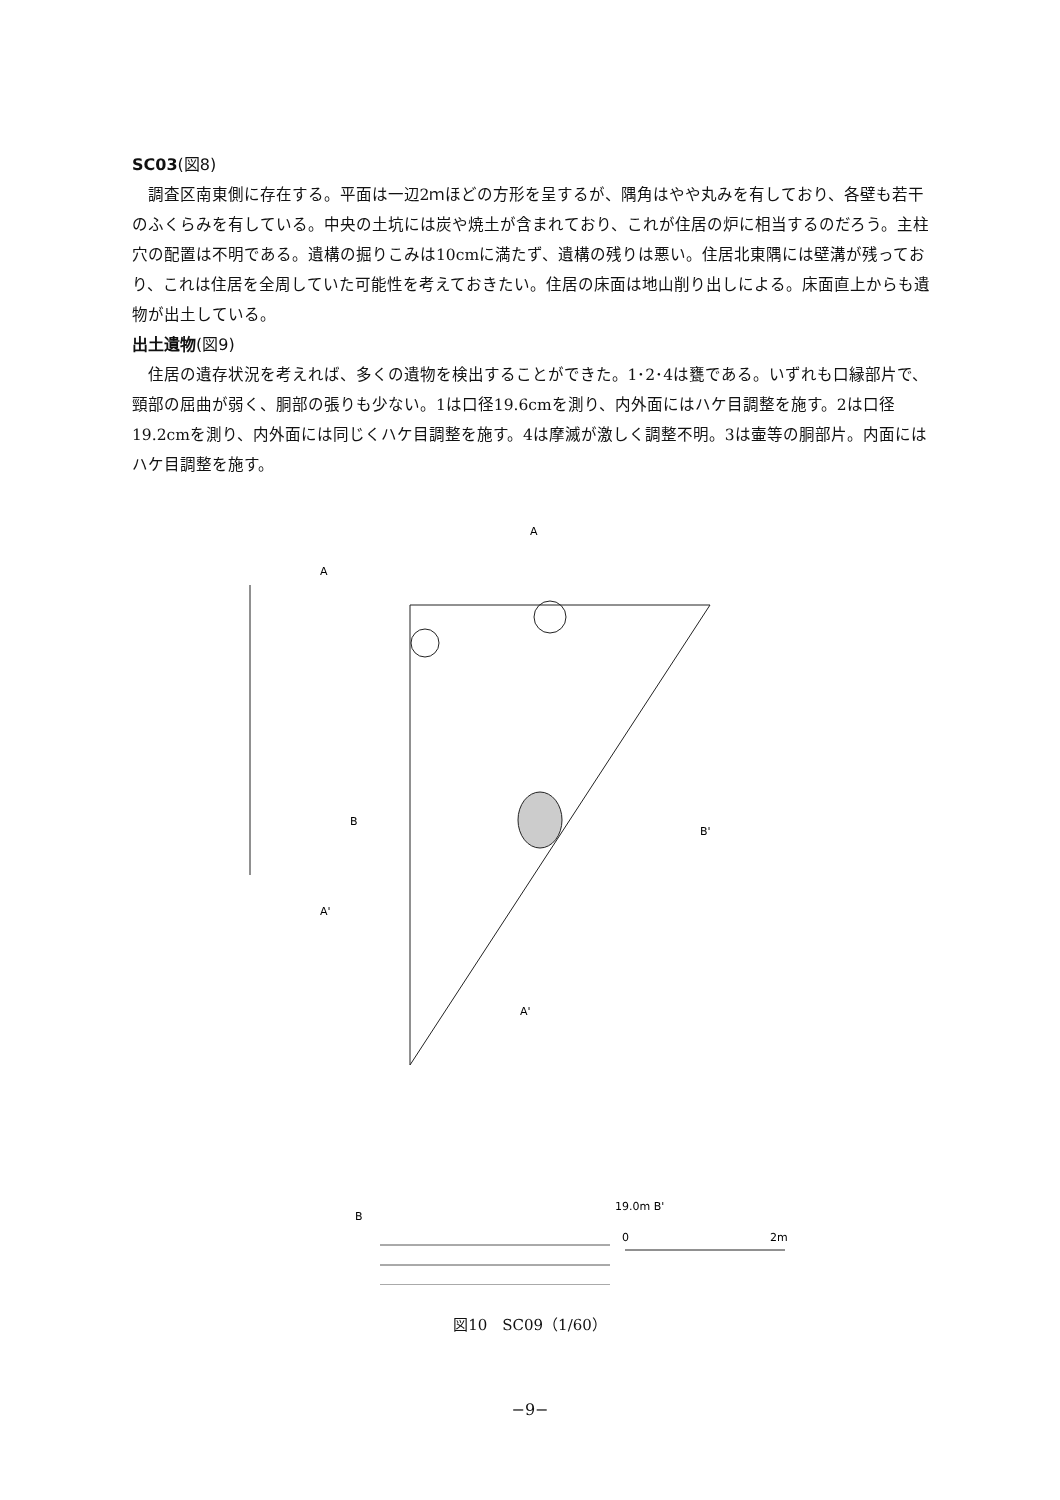SC03(図8)
調査区南東側に存在する。平面は一辺2ｍほどの方形を呈するが、隅角はやや丸みを有しており、各壁も若干のふくらみを有している。中央の土坑には炭や焼土が含まれており、これが住居の炉に相当するのだろう。主柱穴の配置は不明である。遺構の掘りこみは10cmに満たず、遺構の残りは悪い。住居北東隅には壁溝が残っており、これは住居を全周していた可能性を考えておきたい。住居の床面は地山削り出しによる。床面直上からも遺物が出土している。
出土遺物(図9)
住居の遺存状況を考えれば、多くの遺物を検出することができた。1･2･4は甕である。いずれも口縁部片で、頸部の屈曲が弱く、胴部の張りも少ない。1は口径19.6cmを測り、内外面にはハケ目調整を施す。2は口径19.2cmを測り、内外面には同じくハケ目調整を施す。4は摩滅が激しく調整不明。3は壷等の胴部片。内面にはハケ目調整を施す。
A
A
B
B'
A'
A'
B
19.0m B'
0
2m
図10　SC09（1/60）
−9−